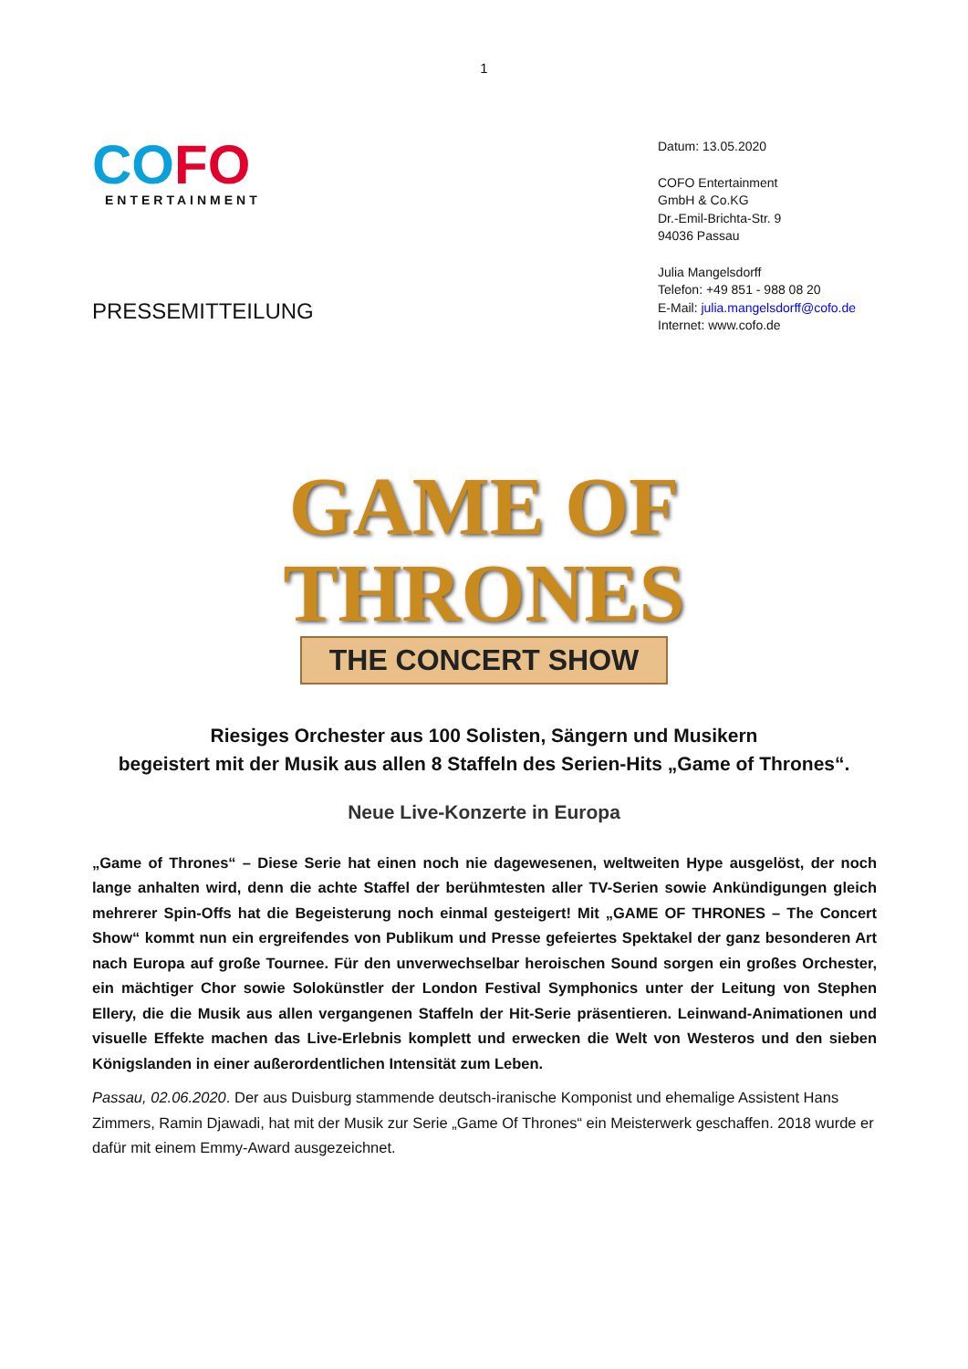1
CO FO
ENTERTAINMENT
PRESSEMITTEILUNG
Datum: 13.05.2020
COFO Entertainment
GmbH & Co.KG
Dr.-Emil-Brichta-Str. 9
94036 Passau
Julia Mangelsdorff
Telefon: +49 851 - 988 08 20
E-Mail: julia.mangelsdorff@cofo.de
Internet: www.cofo.de
GAME OF
THRONES
THE CONCERT SHOW
Riesiges Orchester aus 100 Solisten, Sängern und Musikern
begeistert mit der Musik aus allen 8 Staffeln des Serien-Hits „Game of Thrones“.
Neue Live-Konzerte in Europa
„Game of Thrones“ – Diese Serie hat einen noch nie dagewesenen, weltweiten Hype ausgelöst, der noch lange anhalten wird, denn die achte Staffel der berühmtesten aller TV-Serien sowie Ankündigungen gleich mehrerer Spin-Offs hat die Begeisterung noch einmal gesteigert! Mit „GAME OF THRONES – The Concert Show“ kommt nun ein ergreifendes von Publikum und Presse gefeiertes Spektakel der ganz besonderen Art nach Europa auf große Tournee. Für den unverwechselbar heroischen Sound sorgen ein großes Orchester, ein mächtiger Chor sowie Solokünstler der London Festival Symphonics unter der Leitung von Stephen Ellery, die die Musik aus allen vergangenen Staffeln der Hit-Serie präsentieren. Leinwand-Animationen und visuelle Effekte machen das Live-Erlebnis komplett und erwecken die Welt von Westeros und den sieben Königslanden in einer außerordentlichen Intensität zum Leben.
Passau, 02.06.2020. Der aus Duisburg stammende deutsch-iranische Komponist und ehemalige Assistent Hans Zimmers, Ramin Djawadi, hat mit der Musik zur Serie „Game Of Thrones“ ein Meisterwerk geschaffen. 2018 wurde er dafür mit einem Emmy-Award ausgezeichnet.